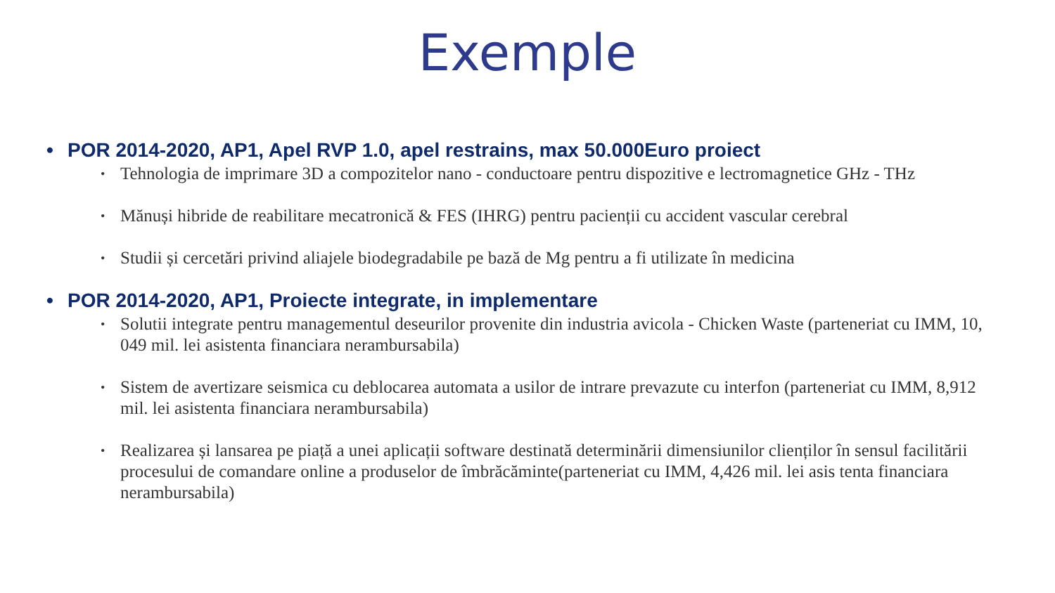Exemple
• POR 2014-2020, AP1, Apel RVP 1.0, apel restrains, max 50.000Euro proiect
• Tehnologia de imprimare 3D a compozitelor nano - conductoare pentru dispozitive e lectromagnetice GHz - THz
• Mănuși hibride de reabilitare mecatronică & FES (IHRG) pentru pacienții cu accident vascular cerebral
• Studii și cercetări privind aliajele biodegradabile pe bază de Mg pentru a fi utilizate în medicina
• POR 2014-2020, AP1, Proiecte integrate, in implementare
• Solutii integrate pentru managementul deseurilor provenite din industria avicola - Chicken Waste (parteneriat cu IMM, 10, 049 mil. lei asistenta financiara nerambursabila)
• Sistem de avertizare seismica cu deblocarea automata a usilor de intrare prevazute cu interfon (parteneriat cu IMM, 8,912 mil. lei asistenta financiara nerambursabila)
• Realizarea și lansarea pe piață a unei aplicații software destinată determinării dimensiunilor clienților în sensul facilitării procesului de comandare online a produselor de îmbrăcăminte(parteneriat cu IMM, 4,426 mil. lei asis tenta financiara nerambursabila)